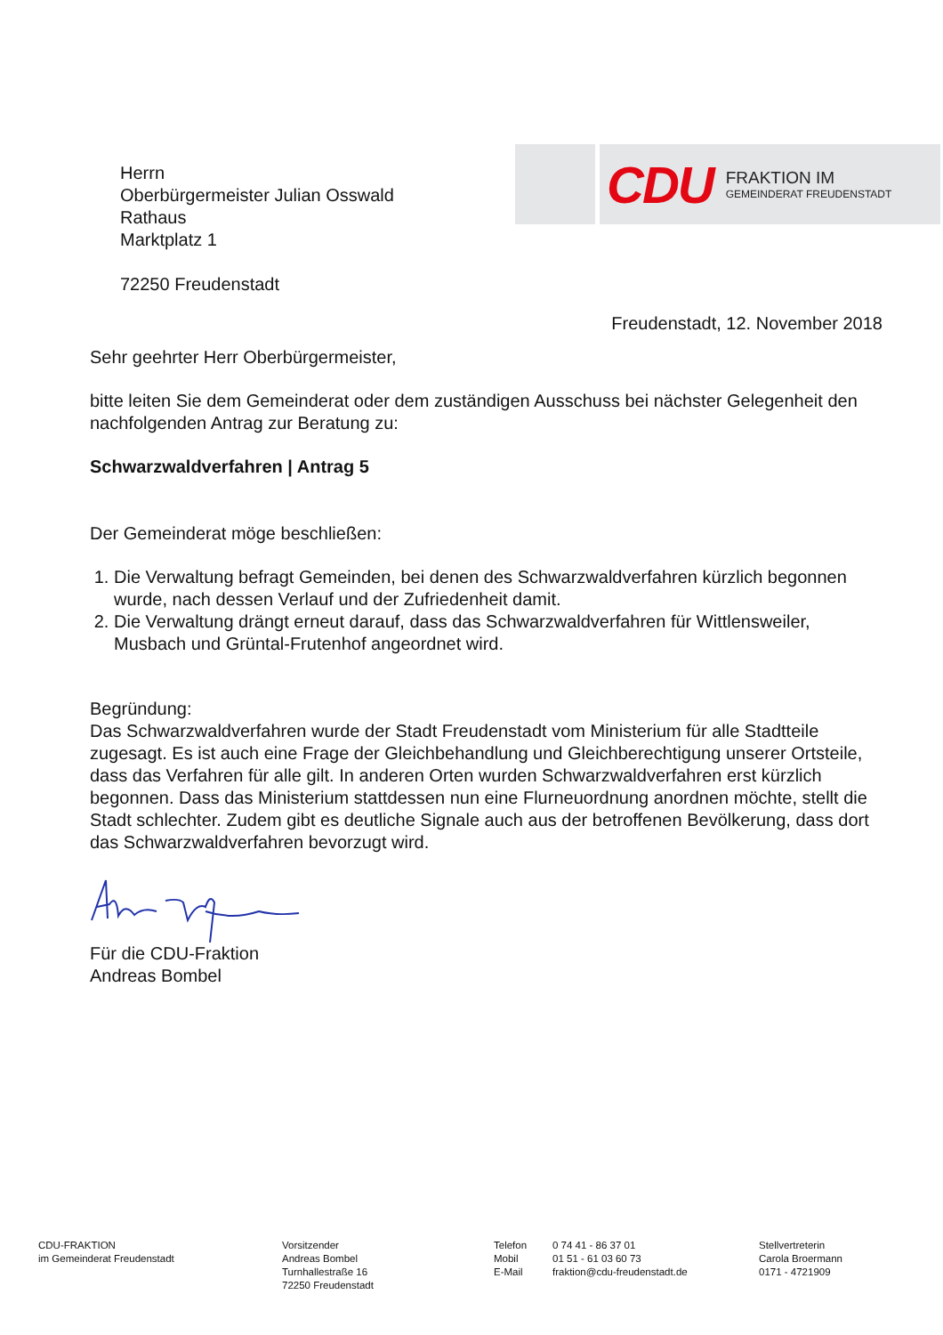Herrn
Oberbürgermeister Julian Osswald
Rathaus
Marktplatz 1
72250 Freudenstadt
CDU
FRAKTION IM
GEMEINDERAT FREUDENSTADT
Freudenstadt, 12. November 2018
Sehr geehrter Herr Oberbürgermeister,
bitte leiten Sie dem Gemeinderat oder dem zuständigen Ausschuss bei nächster Gelegenheit den nachfolgenden Antrag zur Beratung zu:
Schwarzwaldverfahren | Antrag 5
Der Gemeinderat möge beschließen:
1. Die Verwaltung befragt Gemeinden, bei denen des Schwarzwaldverfahren kürzlich begonnen wurde, nach dessen Verlauf und der Zufriedenheit damit.
2. Die Verwaltung drängt erneut darauf, dass das Schwarzwaldverfahren für Wittlensweiler, Musbach und Grüntal-Frutenhof angeordnet wird.
Begründung:
Das Schwarzwaldverfahren wurde der Stadt Freudenstadt vom Ministerium für alle Stadtteile zugesagt. Es ist auch eine Frage der Gleichbehandlung und Gleichberechtigung unserer Ortsteile, dass das Verfahren für alle gilt. In anderen Orten wurden Schwarzwaldverfahren erst kürzlich begonnen. Dass das Ministerium stattdessen nun eine Flurneuordnung anordnen möchte, stellt die Stadt schlechter. Zudem gibt es deutliche Signale auch aus der betroffenen Bevölkerung, dass dort das Schwarzwaldverfahren bevorzugt wird.
Für die CDU-Fraktion
Andreas Bombel
CDU-FRAKTION
im Gemeinderat Freudenstadt
Vorsitzender
Andreas Bombel
Turnhallestraße 16
72250 Freudenstadt
Telefon
Mobil
E-Mail
0 74 41 - 86 37 01
01 51 - 61 03 60 73
fraktion@cdu-freudenstadt.de
Stellvertreterin
Carola Broermann
0171 - 4721909